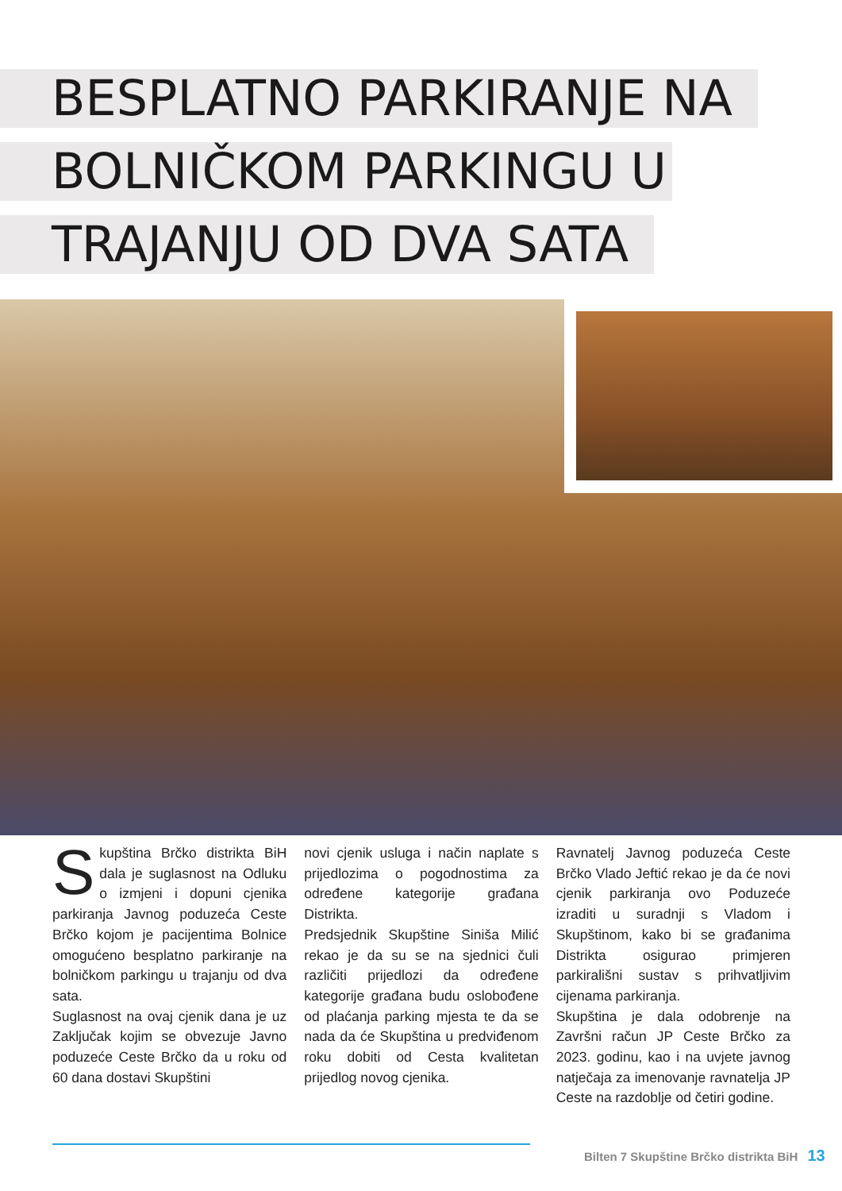BESPLATNO PARKIRANJE NA
BOLNIČKOM PARKINGU U
TRAJANJU OD DVA SATA
Skupština Brčko distrikta BiH dala je suglasnost na Odluku o izmjeni i dopuni cjenika parkiranja Javnog poduzeća Ceste Brčko kojom je pacijentima Bolnice omogućeno besplatno parkiranje na bolničkom parkingu u trajanju od dva sata.
Suglasnost na ovaj cjenik dana je uz Zaključak kojim se obvezuje Javno poduzeće Ceste Brčko da u roku od 60 dana dostavi Skupštini
novi cjenik usluga i način naplate s prijedlozima o pogodnostima za određene kategorije građana Distrikta.
Predsjednik Skupštine Siniša Milić rekao je da su se na sjednici čuli različiti prijedlozi da određene kategorije građana budu oslobođene od plaćanja parking mjesta te da se nada da će Skupština u predviđenom roku dobiti od Cesta kvalitetan prijedlog novog cjenika.
Ravnatelj Javnog poduzeća Ceste Brčko Vlado Jeftić rekao je da će novi cjenik parkiranja ovo Poduzeće izraditi u suradnji s Vladom i Skupštinom, kako bi se građanima Distrikta osigurao primjeren parkirališni sustav s prihvatljivim cijenama parkiranja.
Skupština je dala odobrenje na Završni račun JP Ceste Brčko za 2023. godinu, kao i na uvjete javnog natječaja za imenovanje ravnatelja JP Ceste na razdoblje od četiri godine.
Bilten 7 Skupštine Brčko distrikta BiH 13